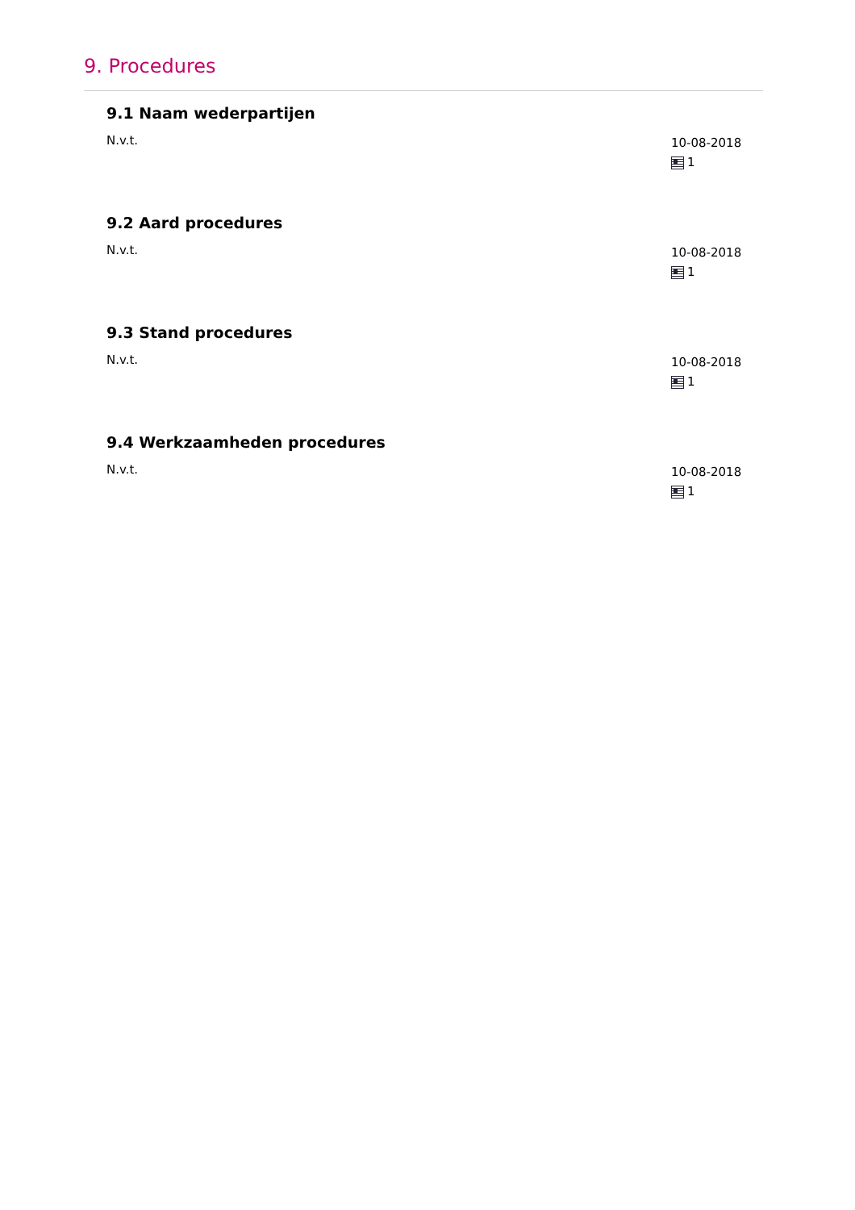9. Procedures
9.1 Naam wederpartijen
N.v.t.
10-08-2018
1
9.2 Aard procedures
N.v.t.
10-08-2018
1
9.3 Stand procedures
N.v.t.
10-08-2018
1
9.4 Werkzaamheden procedures
N.v.t.
10-08-2018
1